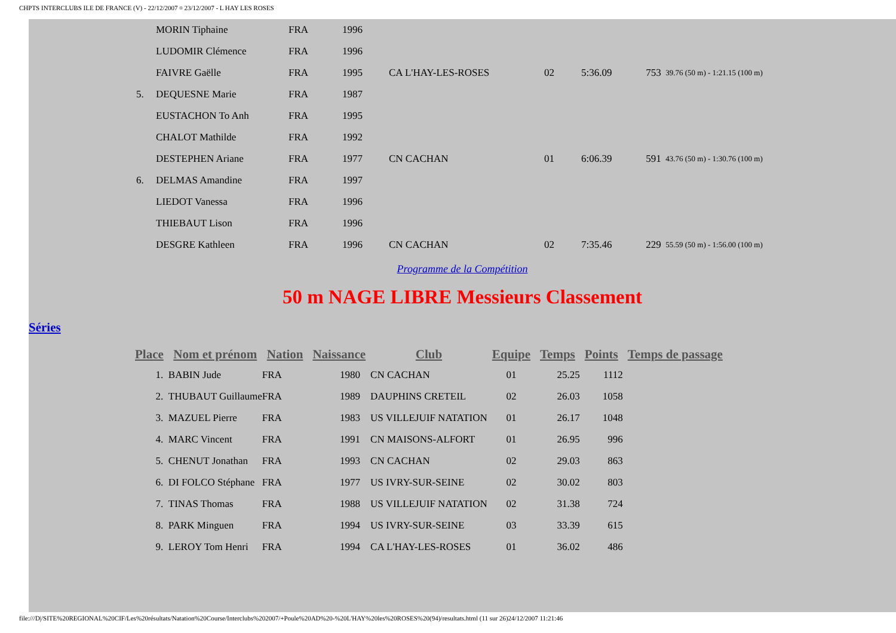CHPTS INTERCLUBS ILE DE FRANCE (V) - 22/12/2007 ¤ 23/12/2007 - L HAY LES ROSES
| | MORIN Tiphaine | FRA | 1996 | | | | | |
| | LUDOMIR Clémence | FRA | 1996 | | | | | |
| | FAIVRE Gaëlle | FRA | 1995 | CA L'HAY-LES-ROSES | 02 | 5:36.09 | 753 | 39.76 (50 m) - 1:21.15 (100 m) |
| 5. | DEQUESNE Marie | FRA | 1987 | | | | | |
| | EUSTACHON To Anh | FRA | 1995 | | | | | |
| | CHALOT Mathilde | FRA | 1992 | | | | | |
| | DESTEPHEN Ariane | FRA | 1977 | CN CACHAN | 01 | 6:06.39 | 591 | 43.76 (50 m) - 1:30.76 (100 m) |
| 6. | DELMAS Amandine | FRA | 1997 | | | | | |
| | LIEDOT Vanessa | FRA | 1996 | | | | | |
| | THIEBAUT Lison | FRA | 1996 | | | | | |
| | DESGRE Kathleen | FRA | 1996 | CN CACHAN | 02 | 7:35.46 | 229 | 55.59 (50 m) - 1:56.00 (100 m) |
Programme de la Compétition
50 m NAGE LIBRE Messieurs Classement
Séries
| Place | Nom et prénom | Nation | Naissance | Club | Equipe | Temps | Points | Temps de passage |
| --- | --- | --- | --- | --- | --- | --- | --- | --- |
| 1. | BABIN Jude | FRA | 1980 | CN CACHAN | 01 | 25.25 | 1112 | |
| 2. | THUBAUT Guillaume | FRA | 1989 | DAUPHINS CRETEIL | 02 | 26.03 | 1058 | |
| 3. | MAZUEL Pierre | FRA | 1983 | US VILLEJUIF NATATION | 01 | 26.17 | 1048 | |
| 4. | MARC Vincent | FRA | 1991 | CN MAISONS-ALFORT | 01 | 26.95 | 996 | |
| 5. | CHENUT Jonathan | FRA | 1993 | CN CACHAN | 02 | 29.03 | 863 | |
| 6. | DI FOLCO Stéphane | FRA | 1977 | US IVRY-SUR-SEINE | 02 | 30.02 | 803 | |
| 7. | TINAS Thomas | FRA | 1988 | US VILLEJUIF NATATION | 02 | 31.38 | 724 | |
| 8. | PARK Minguen | FRA | 1994 | US IVRY-SUR-SEINE | 03 | 33.39 | 615 | |
| 9. | LEROY Tom Henri | FRA | 1994 | CA L'HAY-LES-ROSES | 01 | 36.02 | 486 | |
file:///D|/SITE%20REGIONAL%20CIF/Les%20résultats/Natation%20Course/Interclubs%202007/+Poule%20AD%20-%20L'HAY%20les%20ROSES%20(94)/resultats.html (11 sur 26)24/12/2007 11:21:46